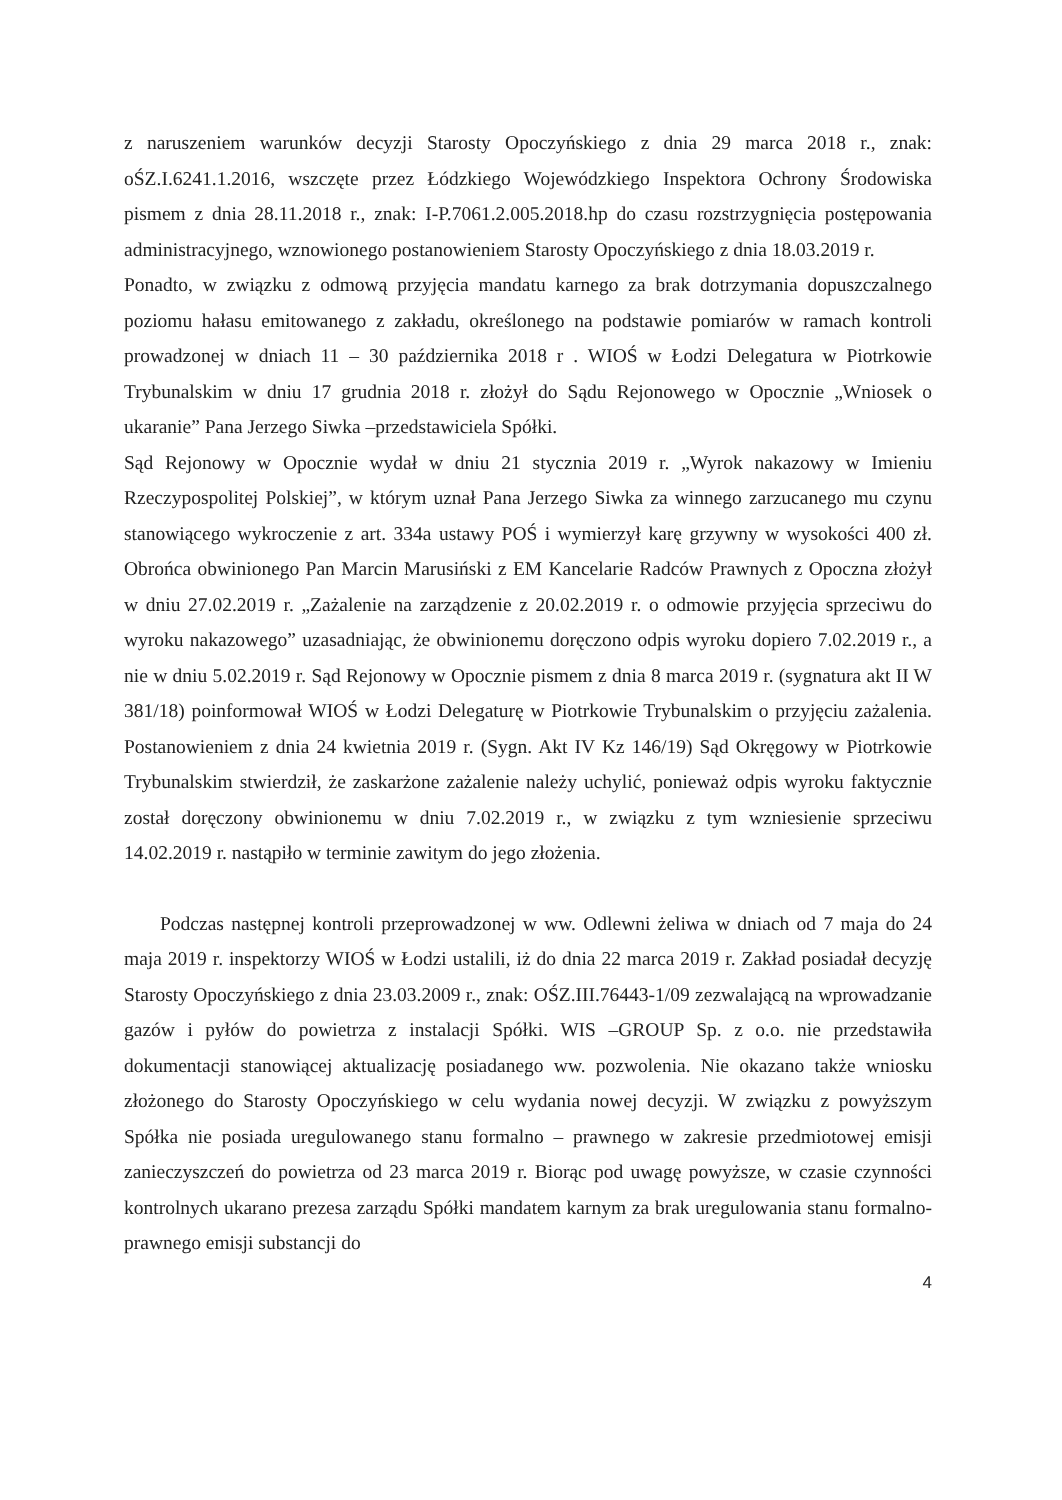z naruszeniem warunków decyzji Starosty Opoczyńskiego z dnia 29 marca 2018 r., znak: oŚZ.I.6241.1.2016, wszczęte przez Łódzkiego Wojewódzkiego Inspektora Ochrony Środowiska pismem z dnia 28.11.2018 r., znak: I-P.7061.2.005.2018.hp do czasu rozstrzygnięcia postępowania administracyjnego, wznowionego postanowieniem Starosty Opoczyńskiego z dnia 18.03.2019 r.
Ponadto, w związku z odmową przyjęcia mandatu karnego za brak dotrzymania dopuszczalnego poziomu hałasu emitowanego z zakładu, określonego na podstawie pomiarów w ramach kontroli prowadzonej w dniach 11 – 30 października 2018 r . WIOŚ w Łodzi Delegatura w Piotrkowie Trybunalskim w dniu 17 grudnia 2018 r. złożył do Sądu Rejonowego w Opocznie „Wniosek o ukaranie” Pana Jerzego Siwka –przedstawiciela Spółki.
Sąd Rejonowy w Opocznie wydał w dniu 21 stycznia 2019 r. „Wyrok nakazowy w Imieniu Rzeczypospolitej Polskiej”, w którym uznał Pana Jerzego Siwka za winnego zarzucanego mu czynu stanowiącego wykroczenie z art. 334a ustawy POŚ i wymierzył karę grzywny w wysokości 400 zł. Obrońca obwinionego Pan Marcin Marusiński z EM Kancelarie Radców Prawnych z Opoczna złożył w dniu 27.02.2019 r. „Zażalenie na zarządzenie z 20.02.2019 r. o odmowie przyjęcia sprzeciwu do wyroku nakazowego” uzasadniając, że obwinionemu doręczono odpis wyroku dopiero 7.02.2019 r., a nie w dniu 5.02.2019 r. Sąd Rejonowy w Opocznie pismem z dnia 8 marca 2019 r. (sygnatura akt II W 381/18) poinformował WIOŚ w Łodzi Delegaturę w Piotrkowie Trybunalskim o przyjęciu zażalenia. Postanowieniem z dnia 24 kwietnia 2019 r. (Sygn. Akt IV Kz 146/19) Sąd Okręgowy w Piotrkowie Trybunalskim stwierdził, że zaskarżone zażalenie należy uchylić, ponieważ odpis wyroku faktycznie został doręczony obwinionemu w dniu 7.02.2019 r., w związku z tym wzniesienie sprzeciwu 14.02.2019 r. nastąpiło w terminie zawitym do jego złożenia.
Podczas następnej kontroli przeprowadzonej w ww. Odlewni żeliwa w dniach od 7 maja do 24 maja 2019 r. inspektorzy WIOŚ w Łodzi ustalili, iż do dnia 22 marca 2019 r. Zakład posiadał decyzję Starosty Opoczyńskiego z dnia 23.03.2009 r., znak: OŚZ.III.76443-1/09 zezwalającą na wprowadzanie gazów i pyłów do powietrza z instalacji Spółki. WIS –GROUP Sp. z o.o. nie przedstawiła dokumentacji stanowiącej aktualizację posiadanego ww. pozwolenia. Nie okazano także wniosku złożonego do Starosty Opoczyńskiego w celu wydania nowej decyzji. W związku z powyższym Spółka nie posiada uregulowanego stanu formalno – prawnego w zakresie przedmiotowej emisji zanieczyszczeń do powietrza od 23 marca 2019 r. Biorąc pod uwagę powyższe, w czasie czynności kontrolnych ukarano prezesa zarządu Spółki mandatem karnym za brak uregulowania stanu formalno-prawnego emisji substancji do
4